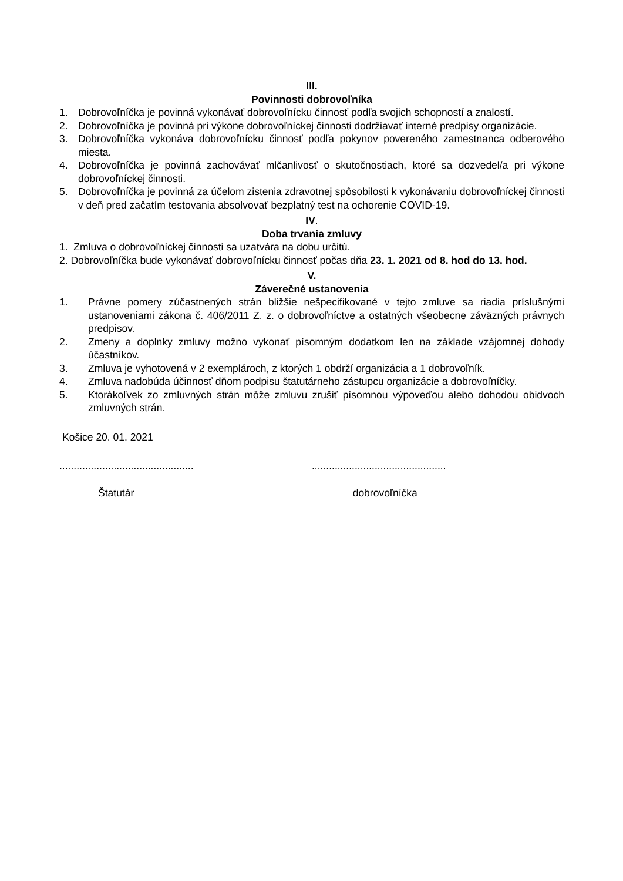III.
Povinnosti dobrovoľníka
1. Dobrovoľníčka je povinná vykonávať dobrovoľnícku činnosť podľa svojich schopností a znalostí.
2. Dobrovoľníčka je povinná pri výkone dobrovoľníckej činnosti dodržiavať interné predpisy organizácie.
3. Dobrovoľníčka vykonáva dobrovoľnícku činnosť podľa pokynov povereného zamestnanca odberového miesta.
4. Dobrovoľníčka je povinná zachovávať mlčanlivosť o skutočnostiach, ktoré sa dozvedel/a pri výkone dobrovoľníckej činnosti.
5. Dobrovoľníčka je povinná za účelom zistenia zdravotnej spôsobilosti k vykonávaniu dobrovoľníckej činnosti v deň pred začatím testovania absolvovať bezplatný test na ochorenie COVID-19.
IV.
Doba trvania zmluvy
1. Zmluva o dobrovoľníckej činnosti sa uzatvára na dobu určitú.
2. Dobrovoľníčka bude vykonávať dobrovoľnícku činnosť počas dňa 23. 1. 2021 od 8. hod do 13. hod.
V.
Záverečné ustanovenia
1. Právne pomery zúčastnených strán bližšie nešpecifikované v tejto zmluve sa riadia príslušnými ustanoveniami zákona č. 406/2011 Z. z. o dobrovoľníctve a ostatných všeobecne záväzných právnych predpisov.
2. Zmeny a doplnky zmluvy možno vykonať písomným dodatkom len na základe vzájomnej dohody účastníkov.
3. Zmluva je vyhotovená v 2 exemplároch, z ktorých 1 obdrží organizácia a 1 dobrovoľník.
4. Zmluva nadobúda účinnosť dňom podpisu štatutárneho zástupcu organizácie a dobrovoľníčky.
5. Ktorákoľvek zo zmluvných strán môže zmluvu zrušiť písomnou výpoveďou alebo dohodou obidvoch zmluvných strán.
Košice 20. 01. 2021
............................................... ...............................................
Štatutár dobrovoľníčka